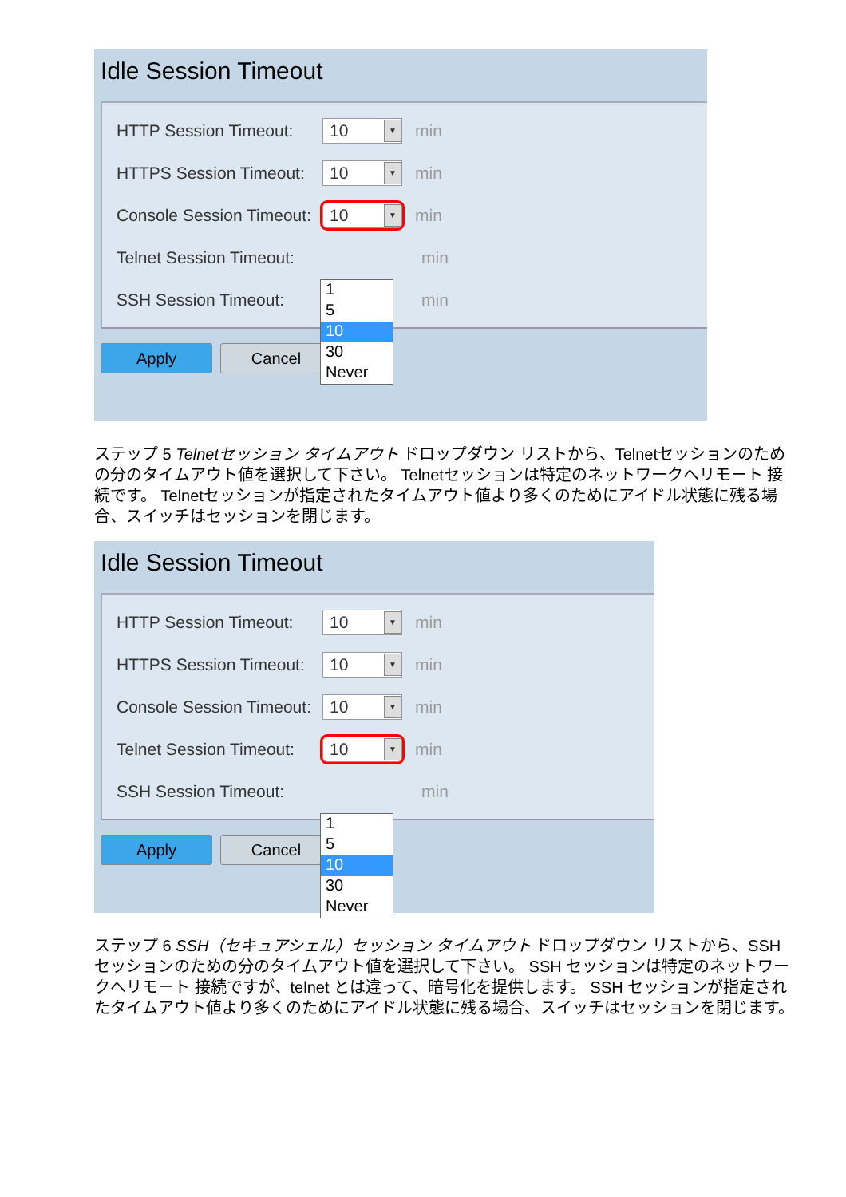Idle Session Timeout
HTTP Session Timeout: 10 ▼ min
HTTPS Session Timeout: 10 ▼ min
Console Session Timeout: 10 ▼ min
1
5
10
30
Never
Telnet Session Timeout: min
SSH Session Timeout: min
Apply Cancel
ステップ 5 Telnetセッション タイムアウト ドロップダウン リストから、Telnetセッションのための分のタイムアウト値を選択して下さい。 Telnetセッションは特定のネットワークへリモート 接続です。 Telnetセッションが指定されたタイムアウト値より多くのためにアイドル状態に残る場合、スイッチはセッションを閉じます。
Idle Session Timeout
HTTP Session Timeout: 10 ▼ min
HTTPS Session Timeout: 10 ▼ min
Console Session Timeout: 10 ▼ min
Telnet Session Timeout: 10 ▼ min
1
5
10
30
Never
SSH Session Timeout: min
Apply Cancel
ステップ 6 SSH（セキュアシェル）セッション タイムアウト ドロップダウン リストから、SSH セッションのための分のタイムアウト値を選択して下さい。 SSH セッションは特定のネットワークへリモート 接続ですが、telnet とは違って、暗号化を提供します。 SSH セッションが指定されたタイムアウト値より多くのためにアイドル状態に残る場合、スイッチはセッションを閉じます。